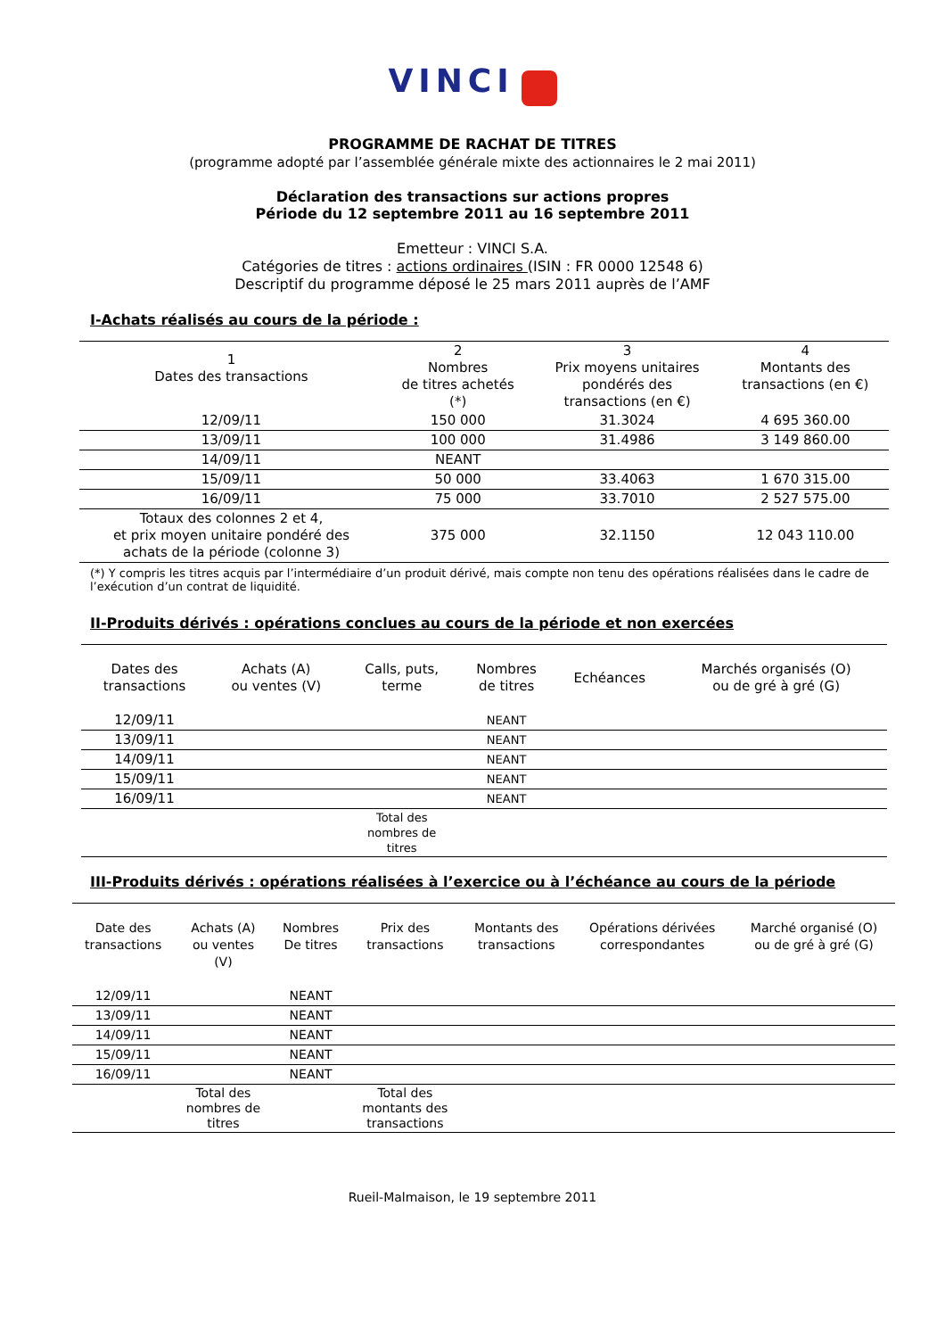VINCI
PROGRAMME DE RACHAT DE TITRES
(programme adopté par l’assemblée générale mixte des actionnaires le 2 mai 2011)
Déclaration des transactions sur actions propres
Période du 12 septembre 2011 au 16 septembre 2011
Emetteur : VINCI S.A.
Catégories de titres : actions ordinaires (ISIN : FR 0000 12548 6)
Descriptif du programme déposé le 25 mars 2011 auprès de l’AMF
I-Achats réalisés au cours de la période :
| 1 Dates des transactions | 2 Nombres de titres achetés (*) | 3 Prix moyens unitaires pondérés des transactions (en €) | 4 Montants des transactions (en €) |
| --- | --- | --- | --- |
| 12/09/11 | 150 000 | 31.3024 | 4 695 360.00 |
| 13/09/11 | 100 000 | 31.4986 | 3 149 860.00 |
| 14/09/11 | NEANT | | |
| 15/09/11 | 50 000 | 33.4063 | 1 670 315.00 |
| 16/09/11 | 75 000 | 33.7010 | 2 527 575.00 |
| Totaux des colonnes 2 et 4, et prix moyen unitaire pondéré des achats de la période (colonne 3) | 375 000 | 32.1150 | 12 043 110.00 |
(*) Y compris les titres acquis par l’intermédiaire d’un produit dérivé, mais compte non tenu des opérations réalisées dans le cadre de l’exécution d’un contrat de liquidité.
II-Produits dérivés : opérations conclues au cours de la période et non exercées
| Dates des transactions | Achats (A) ou ventes (V) | Calls, puts, terme | Nombres de titres | Echéances | Marchés organisés (O) ou de gré à gré (G) |
| --- | --- | --- | --- | --- | --- |
| 12/09/11 | | | NEANT | | |
| 13/09/11 | | | NEANT | | |
| 14/09/11 | | | NEANT | | |
| 15/09/11 | | | NEANT | | |
| 16/09/11 | | | NEANT | | |
| | | Total des nombres de titres | | | |
III-Produits dérivés : opérations réalisées à l’exercice ou à l’échéance au cours de la période
| Date des transactions | Achats (A) ou ventes (V) | Nombres De titres | Prix des transactions | Montants des transactions | Opérations dérivées correspondantes | Marché organisé (O) ou de gré à gré (G) |
| --- | --- | --- | --- | --- | --- | --- |
| 12/09/11 | | NEANT | | | | |
| 13/09/11 | | NEANT | | | | |
| 14/09/11 | | NEANT | | | | |
| 15/09/11 | | NEANT | | | | |
| 16/09/11 | | NEANT | | | | |
| | Total des nombres de titres | | Total des montants des transactions | | | |
Rueil-Malmaison, le 19 septembre 2011